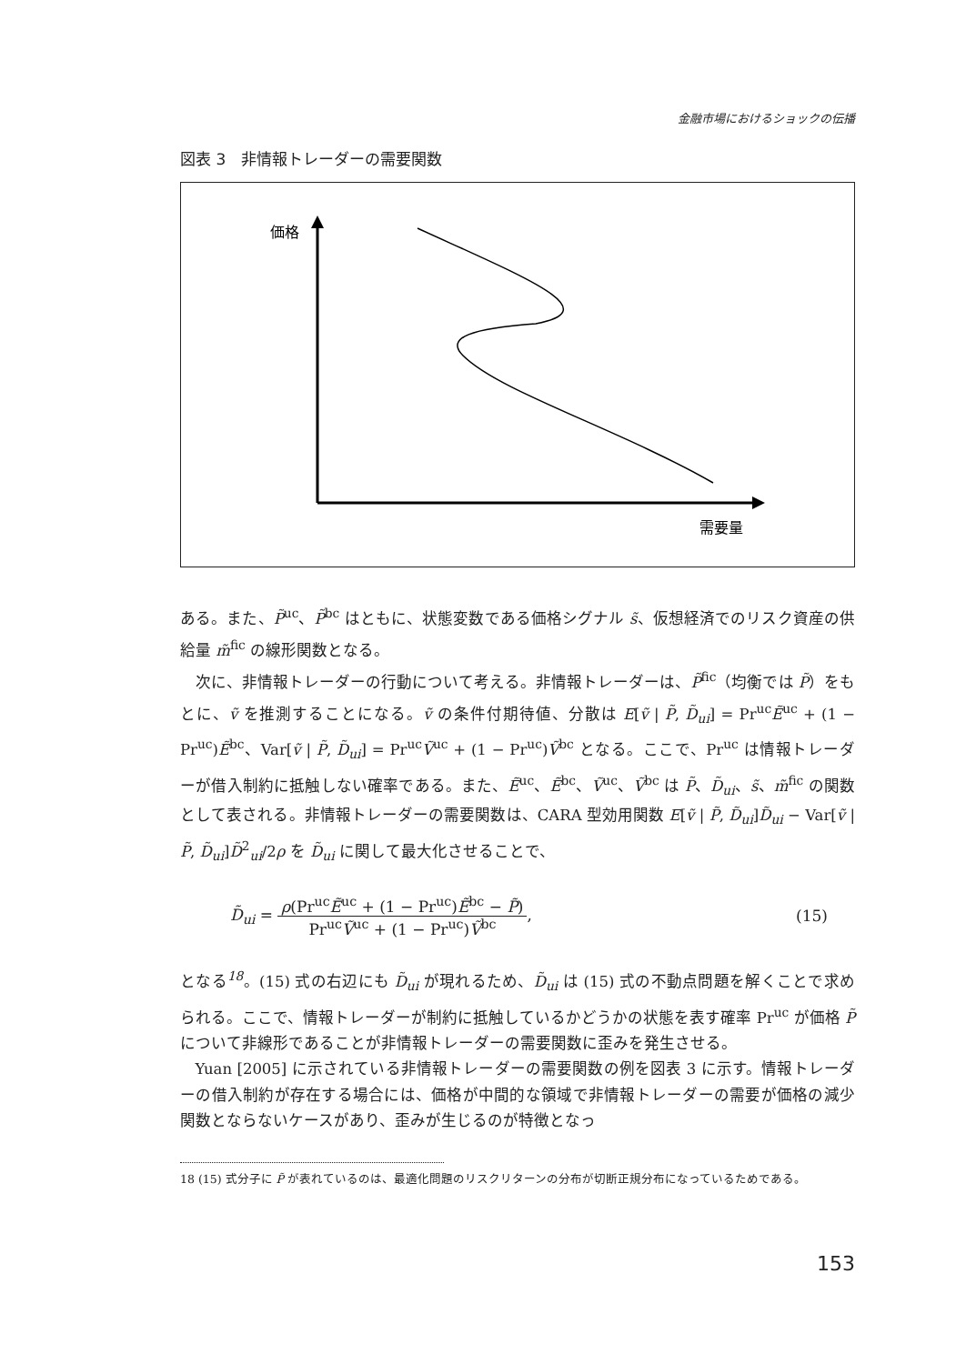金融市場におけるショックの伝播
図表 3　非情報トレーダーの需要関数
価格
需要量
ある。また、P̃<sup>uc</sup>、P̃<sup>bc</sup> はともに、状態変数である価格シグナル s̃、仮想経済でのリスク資産の供給量 m̃<sup>fic</sup> の線形関数となる。
次に、非情報トレーダーの行動について考える。非情報トレーダーは、P̃<sup>fic</sup>（均衡では P̃）をもとに、ṽ を推測することになる。ṽ の条件付期待値、分散は E[ṽ | P̃, D̃<sub>ui</sub>] = Pr<sup>uc</sup>Ẽ<sup>uc</sup> + (1 − Pr<sup>uc</sup>)Ẽ<sup>bc</sup>、Var[ṽ | P̃, D̃<sub>ui</sub>] = Pr<sup>uc</sup>Ṽ<sup>uc</sup> + (1 − Pr<sup>uc</sup>)Ṽ<sup>bc</sup> となる。ここで、Pr<sup>uc</sup> は情報トレーダーが借入制約に抵触しない確率である。また、Ẽ<sup>uc</sup>、Ẽ<sup>bc</sup>、Ṽ<sup>uc</sup>、Ṽ<sup>bc</sup> は P̃、D̃<sub>ui</sub>、s̃、m̃<sup>fic</sup> の関数として表される。非情報トレーダーの需要関数は、CARA 型効用関数 E[ṽ | P̃, D̃<sub>ui</sub>]D̃<sub>ui</sub> − Var[ṽ | P̃, D̃<sub>ui</sub>]D̃<sup>2</sup><sub>ui</sub>/2ρ を D̃<sub>ui</sub> に関して最大化させることで、
D̃<sub>ui</sub> = ρ(Pr<sup>uc</sup>Ẽ<sup>uc</sup> + (1 − Pr<sup>uc</sup>)Ẽ<sup>bc</sup> − P̃) Pr<sup>uc</sup>Ṽ<sup>uc</sup> + (1 − Pr<sup>uc</sup>)Ṽ<sup>bc</sup>,
(15)
となる<sup>18</sup>。(15) 式の右辺にも D̃<sub>ui</sub> が現れるため、D̃<sub>ui</sub> は (15) 式の不動点問題を解くことで求められる。ここで、情報トレーダーが制約に抵触しているかどうかの状態を表す確率 Pr<sup>uc</sup> が価格 P̃ について非線形であることが非情報トレーダーの需要関数に歪みを発生させる。
Yuan [2005] に示されている非情報トレーダーの需要関数の例を図表 3 に示す。情報トレーダーの借入制約が存在する場合には、価格が中間的な領域で非情報トレーダーの需要が価格の減少関数とならないケースがあり、歪みが生じるのが特徴となっ
18 (15) 式分子に P̃ が表れているのは、最適化問題のリスクリターンの分布が切断正規分布になっているためである。
153